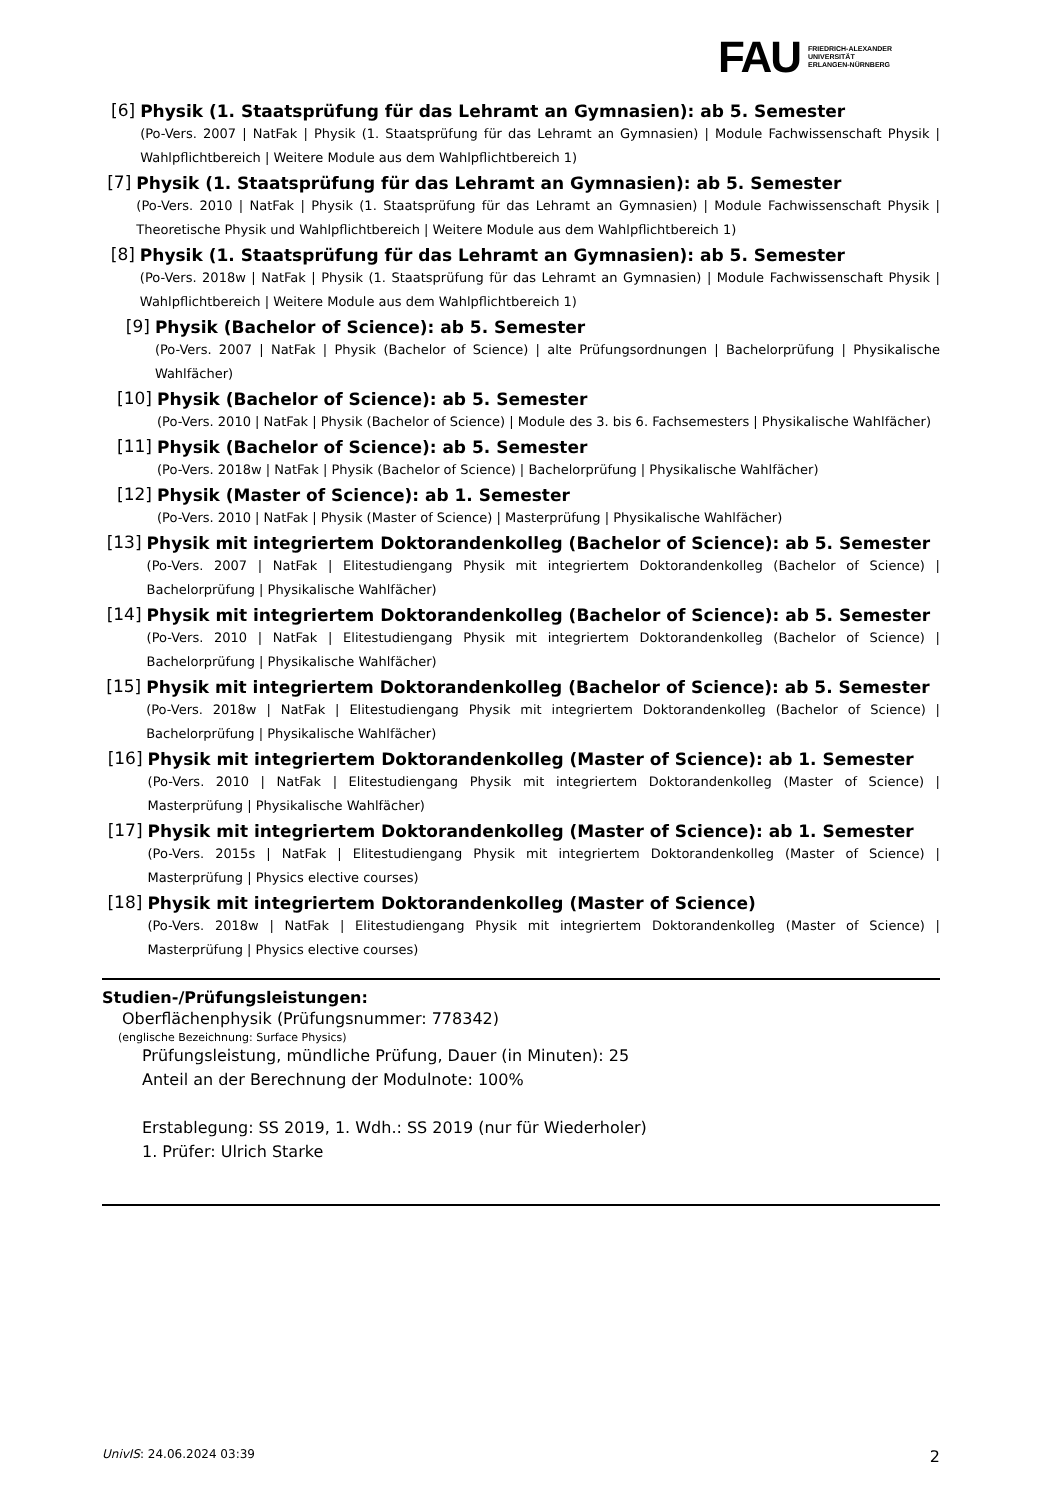FAU
FRIEDRICH-ALEXANDER
UNIVERSITÄT
ERLANGEN-NÜRNBERG
[6]
Physik (1. Staatsprüfung für das Lehramt an Gymnasien): ab 5. Semester
(Po-Vers. 2007 | NatFak | Physik (1. Staatsprüfung für das Lehramt an Gymnasien) | Module Fachwissenschaft Physik | Wahlpflichtbereich | Weitere Module aus dem Wahlpflichtbereich 1)
[7]
Physik (1. Staatsprüfung für das Lehramt an Gymnasien): ab 5. Semester
(Po-Vers. 2010 | NatFak | Physik (1. Staatsprüfung für das Lehramt an Gymnasien) | Module Fachwissenschaft Physik | Theoretische Physik und Wahlpflichtbereich | Weitere Module aus dem Wahlpflichtbereich 1)
[8]
Physik (1. Staatsprüfung für das Lehramt an Gymnasien): ab 5. Semester
(Po-Vers. 2018w | NatFak | Physik (1. Staatsprüfung für das Lehramt an Gymnasien) | Module Fachwissenschaft Physik | Wahlpflichtbereich | Weitere Module aus dem Wahlpflichtbereich 1)
[9]
Physik (Bachelor of Science): ab 5. Semester
(Po-Vers. 2007 | NatFak | Physik (Bachelor of Science) | alte Prüfungsordnungen | Bachelorprüfung | Physikalische Wahlfächer)
[10]
Physik (Bachelor of Science): ab 5. Semester
(Po-Vers. 2010 | NatFak | Physik (Bachelor of Science) | Module des 3. bis 6. Fachsemesters | Physikalische Wahlfächer)
[11]
Physik (Bachelor of Science): ab 5. Semester
(Po-Vers. 2018w | NatFak | Physik (Bachelor of Science) | Bachelorprüfung | Physikalische Wahlfächer)
[12]
Physik (Master of Science): ab 1. Semester
(Po-Vers. 2010 | NatFak | Physik (Master of Science) | Masterprüfung | Physikalische Wahlfächer)
[13]
Physik mit integriertem Doktorandenkolleg (Bachelor of Science): ab 5. Semester
(Po-Vers. 2007 | NatFak | Elitestudiengang Physik mit integriertem Doktorandenkolleg (Bachelor of Science) | Bachelorprüfung | Physikalische Wahlfächer)
[14]
Physik mit integriertem Doktorandenkolleg (Bachelor of Science): ab 5. Semester
(Po-Vers. 2010 | NatFak | Elitestudiengang Physik mit integriertem Doktorandenkolleg (Bachelor of Science) | Bachelorprüfung | Physikalische Wahlfächer)
[15]
Physik mit integriertem Doktorandenkolleg (Bachelor of Science): ab 5. Semester
(Po-Vers. 2018w | NatFak | Elitestudiengang Physik mit integriertem Doktorandenkolleg (Bachelor of Science) | Bachelorprüfung | Physikalische Wahlfächer)
[16]
Physik mit integriertem Doktorandenkolleg (Master of Science): ab 1. Semester
(Po-Vers. 2010 | NatFak | Elitestudiengang Physik mit integriertem Doktorandenkolleg (Master of Science) | Masterprüfung | Physikalische Wahlfächer)
[17]
Physik mit integriertem Doktorandenkolleg (Master of Science): ab 1. Semester
(Po-Vers. 2015s | NatFak | Elitestudiengang Physik mit integriertem Doktorandenkolleg (Master of Science) | Masterprüfung | Physics elective courses)
[18]
Physik mit integriertem Doktorandenkolleg (Master of Science)
(Po-Vers. 2018w | NatFak | Elitestudiengang Physik mit integriertem Doktorandenkolleg (Master of Science) | Masterprüfung | Physics elective courses)
Studien-/Prüfungsleistungen:
Oberflächenphysik (Prüfungsnummer: 778342)
(englische Bezeichnung: Surface Physics)
Prüfungsleistung, mündliche Prüfung, Dauer (in Minuten): 25
Anteil an der Berechnung der Modulnote: 100%
Erstablegung: SS 2019, 1. Wdh.: SS 2019 (nur für Wiederholer)
1. Prüfer: Ulrich Starke
UnivIS: 24.06.2024 03:39 2